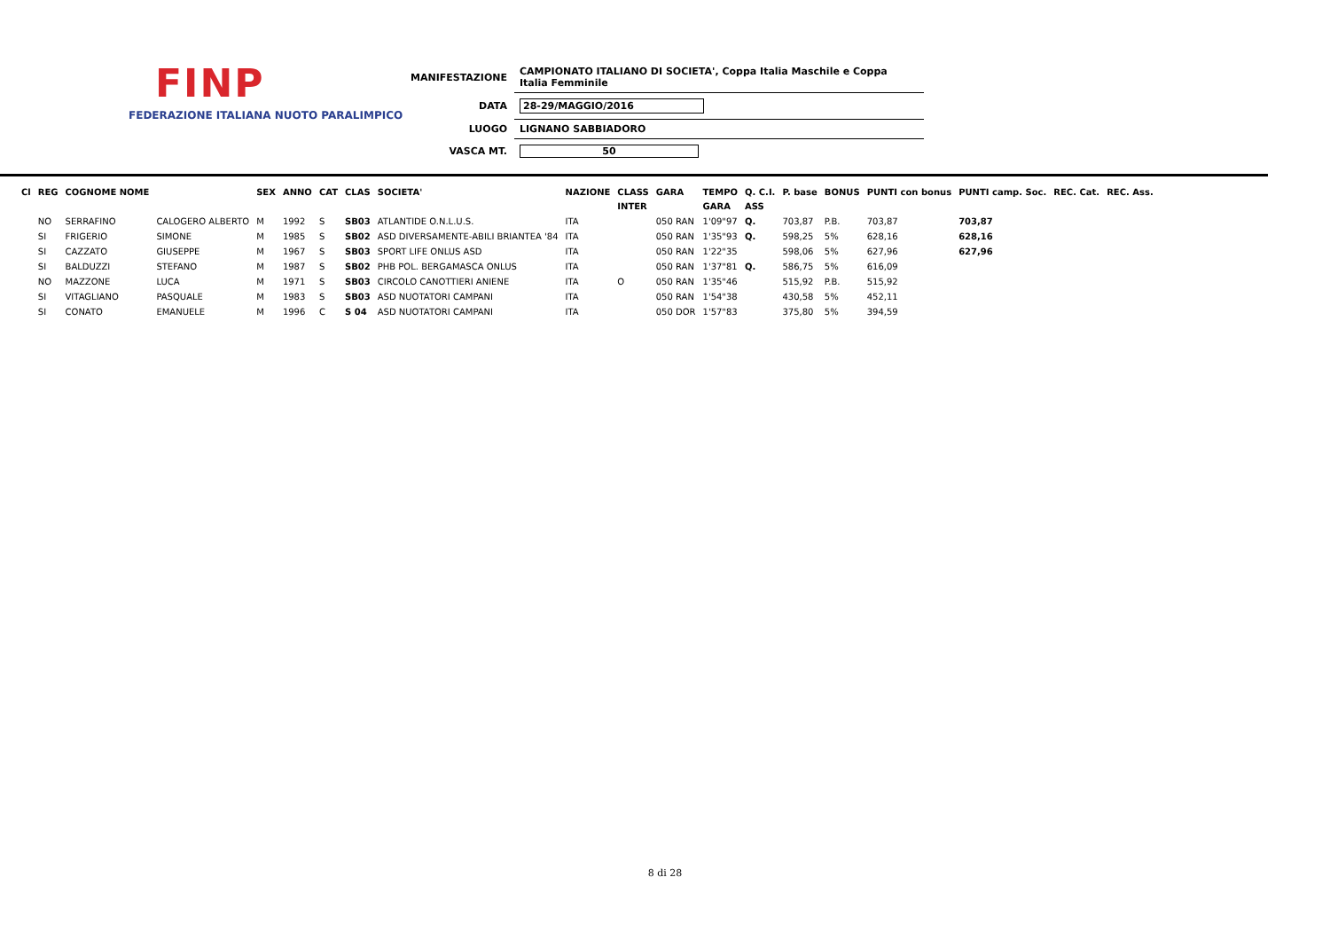FINP
FEDERAZIONE ITALIANA NUOTO PARALIMPICO
| MANIFESTAZIONE | CAMPIONATO ITALIANO DI SOCIETA', Coppa Italia Maschile e Coppa Italia Femminile |
| DATA | 28-29/MAGGIO/2016 |
| LUOGO | LIGNANO SABBIADORO |
| VASCA MT. | 50 |
| Cl | REG | COGNOME NOME | | SEX | ANNO | CAT | CLAS | SOCIETA' | NAZIONE | CLASS | GARA | TEMPO | Q. C.I. | P. base | BONUS | PUNTI con bonus | PUNTI camp. Soc. | REC. Cat. | REC. Ass. |
| --- | --- | --- | --- | --- | --- | --- | --- | --- | --- | --- | --- | --- | --- | --- | --- | --- | --- | --- | --- |
| | | | | | | | | | | INTER | | GARA | ASS | | | | | | |
| | NO | SERRAFINO | CALOGERO ALBERTO | M | 1992 | S | SB03 | ATLANTIDE O.N.L.U.S. | ITA | | 050 RAN | 1'09"97 | Q. | 703,87 | P.B. | 703,87 | 703,87 | | |
| | SI | FRIGERIO | SIMONE | M | 1985 | S | SB02 | ASD DIVERSAMENTE-ABILI BRIANTEA '84 | ITA | | 050 RAN | 1'35"93 | Q. | 598,25 | 5% | 628,16 | 628,16 | | |
| | SI | CAZZATO | GIUSEPPE | M | 1967 | S | SB03 | SPORT LIFE ONLUS ASD | ITA | | 050 RAN | 1'22"35 | | 598,06 | 5% | 627,96 | 627,96 | | |
| | SI | BALDUZZI | STEFANO | M | 1987 | S | SB02 | PHB POL. BERGAMASCA ONLUS | ITA | | 050 RAN | 1'37"81 | Q. | 586,75 | 5% | 616,09 | | | |
| | NO | MAZZONE | LUCA | M | 1971 | S | SB03 | CIRCOLO CANOTTIERI ANIENE | ITA | O | 050 RAN | 1'35"46 | | 515,92 | P.B. | 515,92 | | | |
| | SI | VITAGLIANO | PASQUALE | M | 1983 | S | SB03 | ASD NUOTATORI CAMPANI | ITA | | 050 RAN | 1'54"38 | | 430,58 | 5% | 452,11 | | | |
| | SI | CONATO | EMANUELE | M | 1996 | C | S 04 | ASD NUOTATORI CAMPANI | ITA | | 050 DOR | 1'57"83 | | 375,80 | 5% | 394,59 | | | |
8 di 28